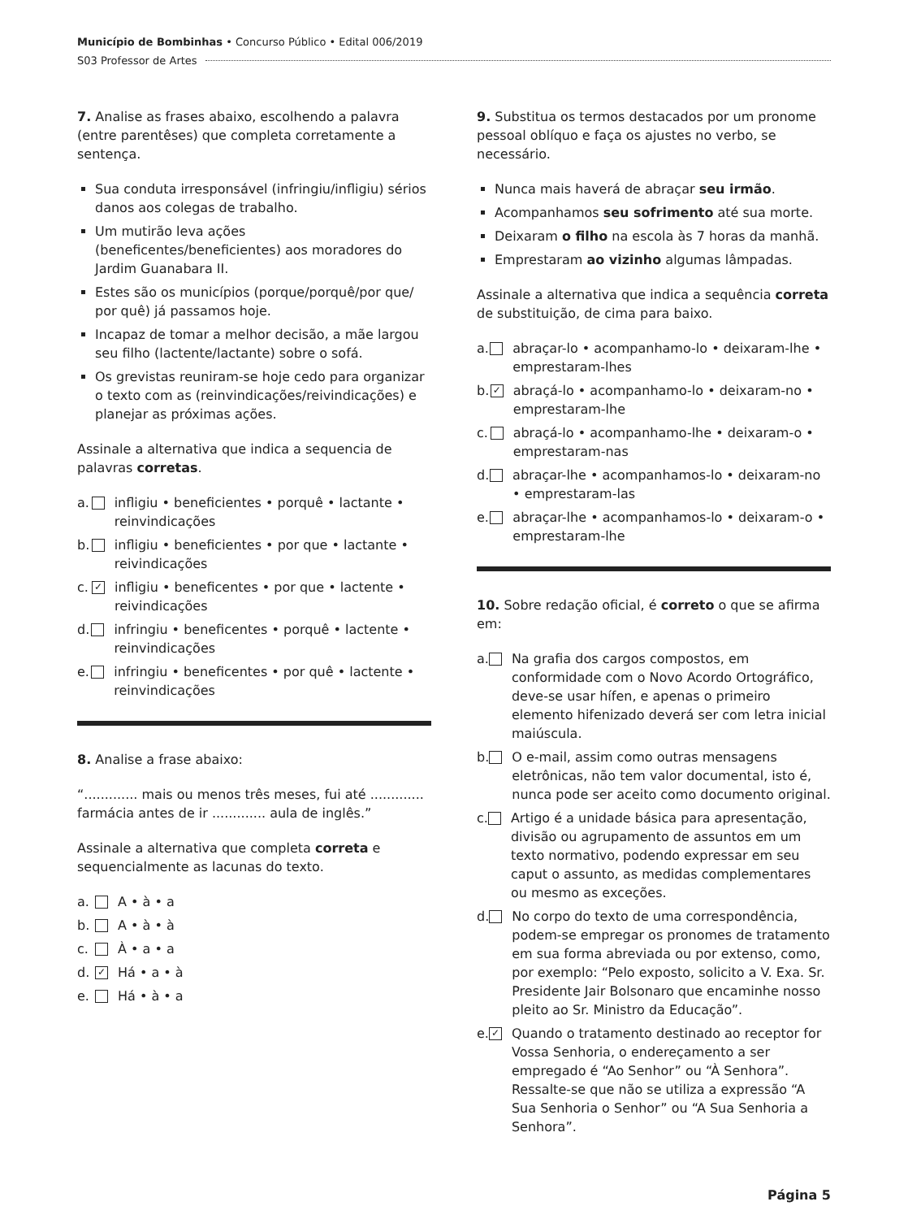Município de Bombinhas • Concurso Público • Edital 006/2019
S03 Professor de Artes
7. Analise as frases abaixo, escolhendo a palavra (entre parentêses) que completa corretamente a sentença.
Sua conduta irresponsável (infringiu/infligiu) sérios danos aos colegas de trabalho.
Um mutirão leva ações (beneficentes/beneficientes) aos moradores do Jardim Guanabara II.
Estes são os municípios (porque/porquê/por que/ por quê) já passamos hoje.
Incapaz de tomar a melhor decisão, a mãe largou seu filho (lactente/lactante) sobre o sofá.
Os grevistas reuniram-se hoje cedo para organizar o texto com as (reinvindicações/reivindicações) e planejar as próximas ações.
Assinale a alternativa que indica a sequencia de palavras corretas.
a. infligiu • beneficientes • porquê • lactante • reinvindicações
b. infligiu • beneficientes • por que • lactante • reivindicações
c. ✓ infligiu • beneficentes • por que • lactente • reivindicações
d. infringiu • beneficentes • porquê • lactente • reinvindicações
e. infringiu • beneficentes • por quê • lactente • reinvindicações
8. Analise a frase abaixo:
“............. mais ou menos três meses, fui até ............. farmácia antes de ir ............. aula de inglês.”
Assinale a alternativa que completa correta e sequencialmente as lacunas do texto.
a. A • à • a
b. A • à • à
c. À • a • a
d. ✓ Há • a • à
e. Há • à • a
9. Substitua os termos destacados por um pronome pessoal oblíquo e faça os ajustes no verbo, se necessário.
Nunca mais haverá de abraçar seu irmão.
Acompanhamos seu sofrimento até sua morte.
Deixaram o filho na escola às 7 horas da manhã.
Emprestaram ao vizinho algumas lâmpadas.
Assinale a alternativa que indica a sequência correta de substituição, de cima para baixo.
a. abraçar-lo • acompanhamo-lo • deixaram-lhe • emprestaram-lhes
b. ✓ abraçá-lo • acompanhamo-lo • deixaram-no • emprestaram-lhe
c. abraçá-lo • acompanhamo-lhe • deixaram-o • emprestaram-nas
d. abraçar-lhe • acompanhamos-lo • deixaram-no • emprestaram-las
e. abraçar-lhe • acompanhamos-lo • deixaram-o • emprestaram-lhe
10. Sobre redação oficial, é correto o que se afirma em:
a. Na grafia dos cargos compostos, em conformidade com o Novo Acordo Ortográfico, deve-se usar hífen, e apenas o primeiro elemento hifenizado deverá ser com letra inicial maiúscula.
b. O e-mail, assim como outras mensagens eletrônicas, não tem valor documental, isto é, nunca pode ser aceito como documento original.
c. Artigo é a unidade básica para apresentação, divisão ou agrupamento de assuntos em um texto normativo, podendo expressar em seu caput o assunto, as medidas complementares ou mesmo as exceções.
d. No corpo do texto de uma correspondência, podem-se empregar os pronomes de tratamento em sua forma abreviada ou por extenso, como, por exemplo: “Pelo exposto, solicito a V. Exa. Sr. Presidente Jair Bolsonaro que encaminhe nosso pleito ao Sr. Ministro da Educação”.
e. ✓ Quando o tratamento destinado ao receptor for Vossa Senhoria, o endereçamento a ser empregado é “Ao Senhor” ou “À Senhora”. Ressalte-se que não se utiliza a expressão “A Sua Senhoria o Senhor” ou “A Sua Senhoria a Senhora”.
Página 5